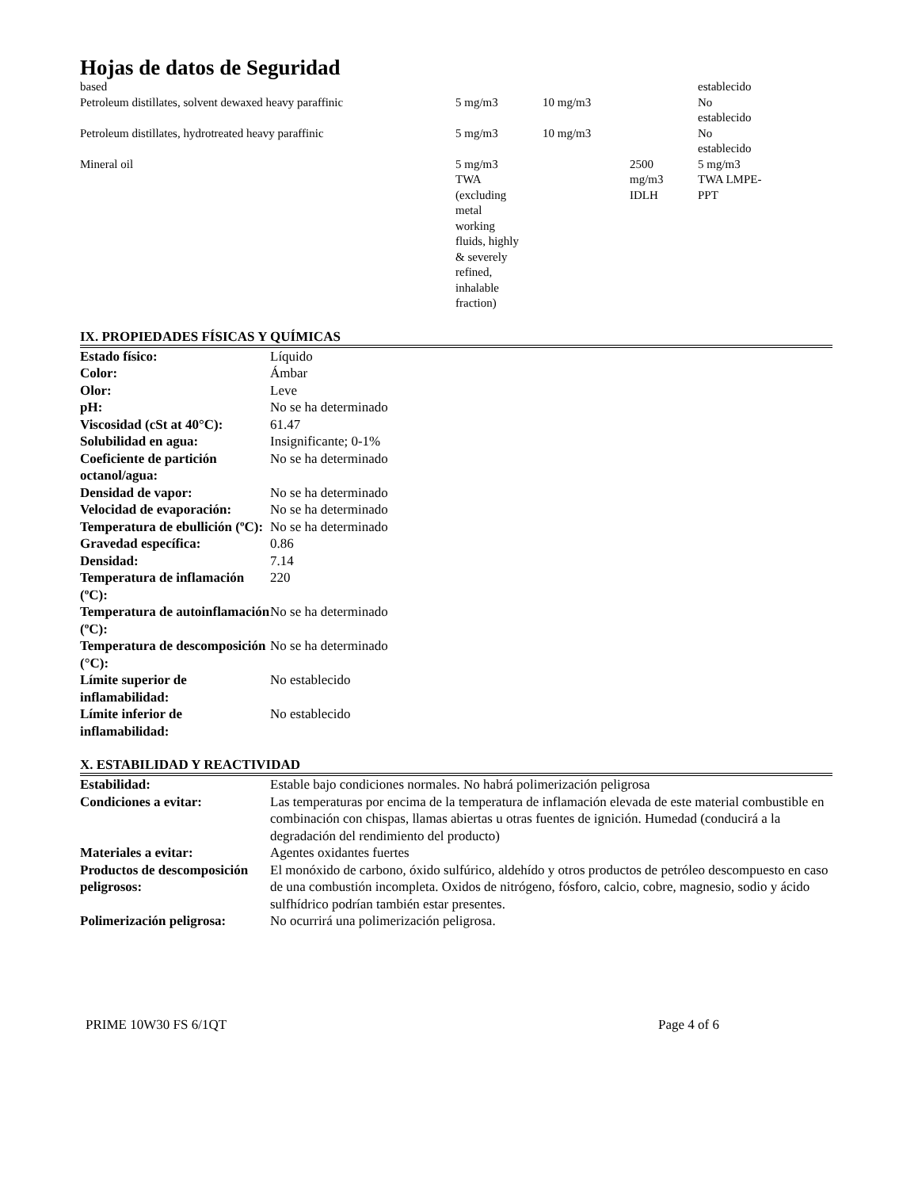Hojas de datos de Seguridad
| based | | | | establecido |
| Petroleum distillates, solvent dewaxed heavy paraffinic | 5 mg/m3 | 10 mg/m3 | | No establecido |
| Petroleum distillates, hydrotreated heavy paraffinic | 5 mg/m3 | 10 mg/m3 | | No establecido |
| Mineral oil | 5 mg/m3 TWA (excluding metal working fluids, highly & severely refined, inhalable fraction) | | 2500 mg/m3 IDLH | 5 mg/m3 TWA LMPE- PPT |
IX. PROPIEDADES FÍSICAS Y QUÍMICAS
| Estado físico: | Líquido |
| Color: | Ámbar |
| Olor: | Leve |
| pH: | No se ha determinado |
| Viscosidad (cSt at 40°C): | 61.47 |
| Solubilidad en agua: | Insignificante; 0-1% |
| Coeficiente de partición octanol/agua: | No se ha determinado |
| Densidad de vapor: | No se ha determinado |
| Velocidad de evaporación: | No se ha determinado |
| Temperatura de ebullición (ºC): | No se ha determinado |
| Gravedad específica: | 0.86 |
| Densidad: | 7.14 |
| Temperatura de inflamación (ºC): | 220 |
| Temperatura de autoinflamación (ºC): | No se ha determinado |
| Temperatura de descomposición (°C): | No se ha determinado |
| Límite superior de inflamabilidad: | No establecido |
| Límite inferior de inflamabilidad: | No establecido |
X. ESTABILIDAD Y REACTIVIDAD
| Estabilidad: | Estable bajo condiciones normales. No habrá polimerización peligrosa |
| Condiciones a evitar: | Las temperaturas por encima de la temperatura de inflamación elevada de este material combustible en combinación con chispas, llamas abiertas u otras fuentes de ignición. Humedad (conducirá a la degradación del rendimiento del producto) |
| Materiales a evitar: | Agentes oxidantes fuertes |
| Productos de descomposición peligrosos: | El monóxido de carbono, óxido sulfúrico, aldehído y otros productos de petróleo descompuesto en caso de una combustión incompleta. Oxidos de nitrógeno, fósforo, calcio, cobre, magnesio, sodio y ácido sulfhídrico podrían también estar presentes. |
| Polimerización peligrosa: | No ocurrirá una polimerización peligrosa. |
PRIME 10W30 FS 6/1QT Page 4 of 6